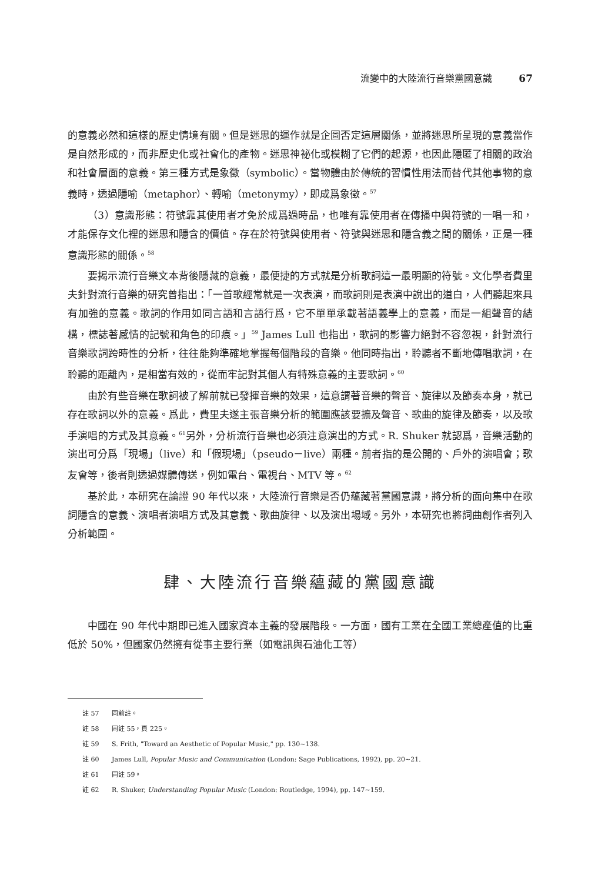流變中的大陸流行音樂黨國意識 67
的意義必然和這樣的歷史情境有關。但是迷思的運作就是企圖否定這層關係，並將迷思所呈現的意義當作是自然形成的，而非歷史化或社會化的產物。迷思神祕化或模糊了它們的起源，也因此隱匿了相關的政治和社會層面的意義。第三種方式是象徵（symbolic）。當物體由於傳統的習慣性用法而替代其他事物的意義時，透過隱喻（metaphor）、轉喻（metonymy），即成爲象徵。<sup>57</sup>
（3）意識形態：符號靠其使用者才免於成爲過時品，也唯有靠使用者在傳播中與符號的一唱一和，才能保存文化裡的迷思和隱含的價值。存在於符號與使用者、符號與迷思和隱含義之間的關係，正是一種意識形態的關係。<sup>58</sup>
要揭示流行音樂文本背後隱藏的意義，最便捷的方式就是分析歌詞這一最明顯的符號。文化學者費里夫針對流行音樂的研究曾指出：「一首歌經常就是一次表演，而歌詞則是表演中說出的道白，人們聽起來具有加強的意義。歌詞的作用如同言語和言語行爲，它不單單承載著語義學上的意義，而是一組聲音的結構，標誌著感情的記號和角色的印痕。」<sup>59</sup> James Lull 也指出，歌詞的影響力絕對不容忽視，針對流行音樂歌詞跨時性的分析，往往能夠準確地掌握每個階段的音樂。他同時指出，聆聽者不斷地傳唱歌詞，在聆聽的距離內，是相當有效的，從而牢記對其個人有特殊意義的主要歌詞。<sup>60</sup>
由於有些音樂在歌詞被了解前就已發揮音樂的效果，這意謂著音樂的聲音、旋律以及節奏本身，就已存在歌詞以外的意義。爲此，費里夫遂主張音樂分析的範圍應該要擴及聲音、歌曲的旋律及節奏，以及歌手演唱的方式及其意義。<sup>61</sup>另外，分析流行音樂也必須注意演出的方式。R. Shuker 就認爲，音樂活動的演出可分爲「現場」（live）和「假現場」（pseudo－live）兩種。前者指的是公開的、戶外的演唱會；歌友會等，後者則透過媒體傳送，例如電台、電視台、MTV 等。<sup>62</sup>
基於此，本研究在論證 90 年代以來，大陸流行音樂是否仍蘊藏著黨國意識，將分析的面向集中在歌詞隱含的意義、演唱者演唱方式及其意義、歌曲旋律、以及演出場域。另外，本研究也將詞曲創作者列入分析範圍。
肆、大陸流行音樂蘊藏的黨國意識
中國在 90 年代中期即已進入國家資本主義的發展階段。一方面，國有工業在全國工業總產值的比重低於 50%，但國家仍然擁有從事主要行業（如電訊與石油化工等）
註 57 同前註。
註 58 同註 55，頁 225。
註 59 S. Frith, "Toward an Aesthetic of Popular Music," pp. 130~138.
註 60 James Lull, Popular Music and Communication (London: Sage Publications, 1992), pp. 20~21.
註 61 同註 59。
註 62 R. Shuker, Understanding Popular Music (London: Routledge, 1994), pp. 147~159.